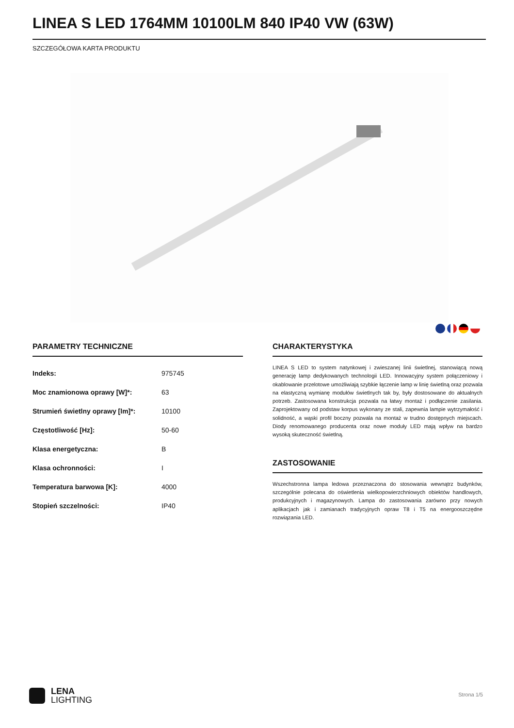LINEA S LED 1764MM 10100LM 840 IP40 VW (63W)
SZCZEGÓŁOWA KARTA PRODUKTU
PARAMETRY TECHNICZNE
| Indeks: | 975745 |
| Moc znamionowa oprawy [W]*: | 63 |
| Strumień świetlny oprawy [lm]*: | 10100 |
| Częstotliwość [Hz]: | 50-60 |
| Klasa energetyczna: | B |
| Klasa ochronności: | I |
| Temperatura barwowa [K]: | 4000 |
| Stopień szczelności: | IP40 |
CHARAKTERYSTYKA
LINEA S LED to system natynkowej i zwieszanej linii świetlnej, stanowiącą nową generację lamp dedykowanych technologii LED. Innowacyjny system połączeniowy i okablowanie przelotowe umożliwiają szybkie łączenie lamp w linię świetlną oraz pozwala na elastyczną wymianę modułów świetlnych tak by, były dostosowane do aktualnych potrzeb. Zastosowana konstrukcja pozwala na łatwy montaż i podłączenie zasilania. Zaprojektowany od podstaw korpus wykonany ze stali, zapewnia lampie wytrzymałość i solidność, a wąski profil boczny pozwala na montaż w trudno dostępnych miejscach. Diody renomowanego producenta oraz nowe moduły LED mają wpływ na bardzo wysoką skuteczność świetlną.
ZASTOSOWANIE
Wszechstronna lampa ledowa przeznaczona do stosowania wewnątrz budynków, szczególnie polecana do oświetlenia wielkopowierzchniowych obiektów handlowych, produkcyjnych i magazynowych. Lampa do zastosowania zarówno przy nowych aplikacjach jak i zamianach tradycyjnych opraw T8 i T5 na energooszczędne rozwiązania LED.
LENA
LIGHTING
Strona 1/5